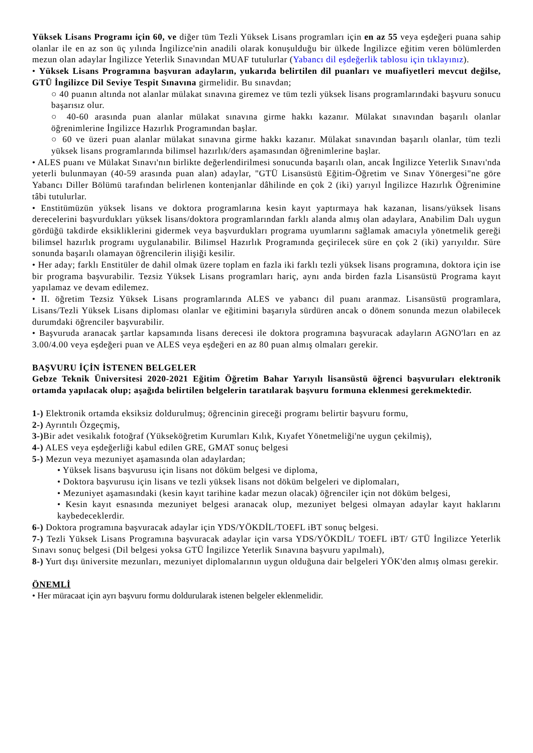Yüksek Lisans Programı için 60, ve diğer tüm Tezli Yüksek Lisans programları için en az 55 veya eşdeğeri puana sahip olanlar ile en az son üç yılında İngilizce'nin anadili olarak konuşulduğu bir ülkede İngilizce eğitim veren bölümlerden mezun olan adaylar İngilizce Yeterlik Sınavından MUAF tutulurlar (Yabancı dil eşdeğerlik tablosu için tıklayınız).
• Yüksek Lisans Programına başvuran adayların, yukarıda belirtilen dil puanları ve muafiyetleri mevcut değilse, GTÜ İngilizce Dil Seviye Tespit Sınavına girmelidir. Bu sınavdan;
○ 40 puanın altında not alanlar mülakat sınavına giremez ve tüm tezli yüksek lisans programlarındaki başvuru sonucu başarısız olur.
○ 40-60 arasında puan alanlar mülakat sınavına girme hakkı kazanır. Mülakat sınavından başarılı olanlar öğrenimlerine İngilizce Hazırlık Programından başlar.
○ 60 ve üzeri puan alanlar mülakat sınavına girme hakkı kazanır. Mülakat sınavından başarılı olanlar, tüm tezli yüksek lisans programlarında bilimsel hazırlık/ders aşamasından öğrenimlerine başlar.
• ALES puanı ve Mülakat Sınavı'nın birlikte değerlendirilmesi sonucunda başarılı olan, ancak İngilizce Yeterlik Sınavı'nda yeterli bulunmayan (40-59 arasında puan alan) adaylar, "GTÜ Lisansüstü Eğitim-Öğretim ve Sınav Yönergesi"ne göre Yabancı Diller Bölümü tarafından belirlenen kontenjanlar dâhilinde en çok 2 (iki) yarıyıl İngilizce Hazırlık Öğrenimine tâbi tutulurlar.
• Enstitümüzün yüksek lisans ve doktora programlarına kesin kayıt yaptırmaya hak kazanan, lisans/yüksek lisans derecelerini başvurdukları yüksek lisans/doktora programlarından farklı alanda almış olan adaylara, Anabilim Dalı uygun gördüğü takdirde eksikliklerini gidermek veya başvurdukları programa uyumlarını sağlamak amacıyla yönetmelik gereği bilimsel hazırlık programı uygulanabilir. Bilimsel Hazırlık Programında geçirilecek süre en çok 2 (iki) yarıyıldır. Süre sonunda başarılı olamayan öğrencilerin ilişiği kesilir.
• Her aday; farklı Enstitüler de dahil olmak üzere toplam en fazla iki farklı tezli yüksek lisans programına, doktora için ise bir programa başvurabilir. Tezsiz Yüksek Lisans programları hariç, aynı anda birden fazla Lisansüstü Programa kayıt yapılamaz ve devam edilemez.
• II. öğretim Tezsiz Yüksek Lisans programlarında ALES ve yabancı dil puanı aranmaz. Lisansüstü programlara, Lisans/Tezli Yüksek Lisans diploması olanlar ve eğitimini başarıyla sürdüren ancak o dönem sonunda mezun olabilecek durumdaki öğrenciler başvurabilir.
• Başvuruda aranacak şartlar kapsamında lisans derecesi ile doktora programına başvuracak adayların AGNO'ları en az 3.00/4.00 veya eşdeğeri puan ve ALES veya eşdeğeri en az 80 puan almış olmaları gerekir.
BAŞVURU İÇİN İSTENEN BELGELER
Gebze Teknik Üniversitesi 2020-2021 Eğitim Öğretim Bahar Yarıyılı lisansüstü öğrenci başvuruları elektronik ortamda yapılacak olup; aşağıda belirtilen belgelerin taratılarak başvuru formuna eklenmesi gerekmektedir.
1-) Elektronik ortamda eksiksiz doldurulmuş; öğrencinin gireceği programı belirtir başvuru formu,
2-) Ayrıntılı Özgeçmiş,
3-) Bir adet vesikalık fotoğraf (Yükseköğretim Kurumları Kılık, Kıyafet Yönetmeliği'ne uygun çekilmiş),
4-) ALES veya eşdeğerliği kabul edilen GRE, GMAT sonuç belgesi
5-) Mezun veya mezuniyet aşamasında olan adaylardan;
• Yüksek lisans başvurusu için lisans not döküm belgesi ve diploma,
• Doktora başvurusu için lisans ve tezli yüksek lisans not döküm belgeleri ve diplomaları,
• Mezuniyet aşamasındaki (kesin kayıt tarihine kadar mezun olacak) öğrenciler için not döküm belgesi,
• Kesin kayıt esnasında mezuniyet belgesi aranacak olup, mezuniyet belgesi olmayan adaylar kayıt haklarını kaybedeceklerdir.
6-) Doktora programına başvuracak adaylar için YDS/YÖKDİL/TOEFL iBT sonuç belgesi.
7-) Tezli Yüksek Lisans Programına başvuracak adaylar için varsa YDS/YÖKDİL/ TOEFL iBT/ GTÜ İngilizce Yeterlik Sınavı sonuç belgesi (Dil belgesi yoksa GTÜ İngilizce Yeterlik Sınavına başvuru yapılmalı),
8-) Yurt dışı üniversite mezunları, mezuniyet diplomalarının uygun olduğuna dair belgeleri YÖK'den almış olması gerekir.
ÖNEMLİ
• Her müracaat için ayrı başvuru formu doldurularak istenen belgeler eklenmelidir.